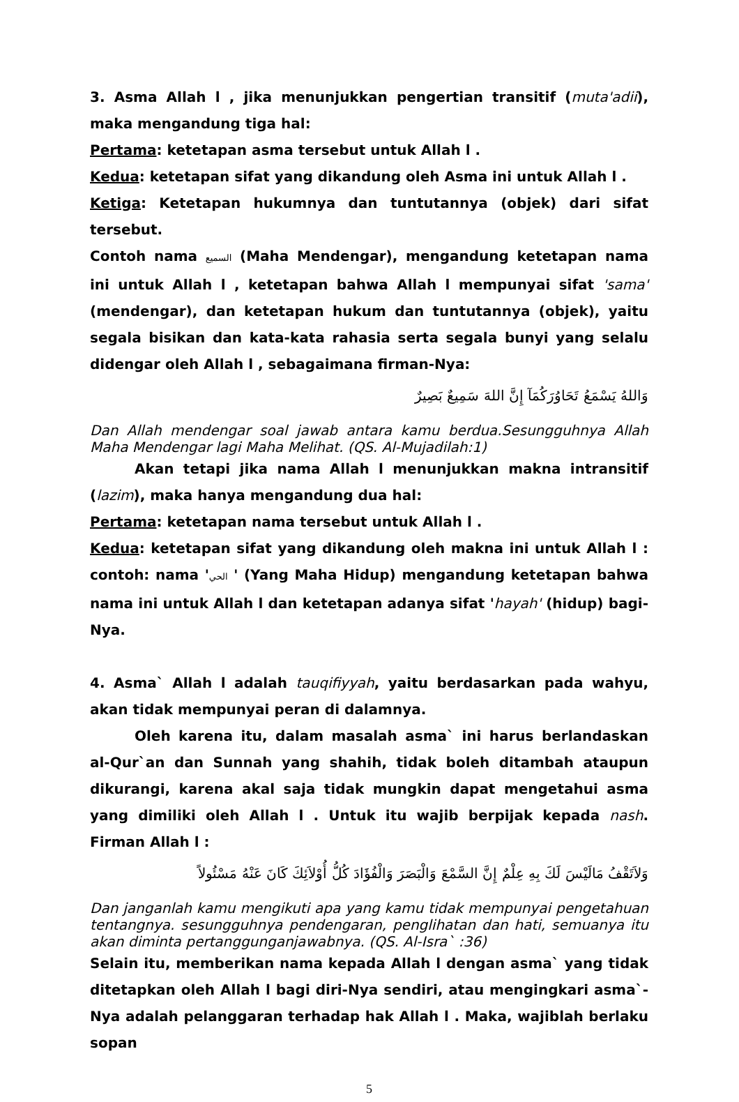3. Asma Allah l , jika menunjukkan pengertian transitif (muta'adii), maka mengandung tiga hal:
Pertama: ketetapan asma tersebut untuk Allah l .
Kedua: ketetapan sifat yang dikandung oleh Asma ini untuk Allah l .
Ketiga: Ketetapan hukumnya dan tuntutannya (objek) dari sifat tersebut.
Contoh nama السميع (Maha Mendengar), mengandung ketetapan nama ini untuk Allah l , ketetapan bahwa Allah l mempunyai sifat 'sama' (mendengar), dan ketetapan hukum dan tuntutannya (objek), yaitu segala bisikan dan kata-kata rahasia serta segala bunyi yang selalu didengar oleh Allah l , sebagaimana firman-Nya:
وَاللهُ يَسْمَعُ تَحَاوُرَكُمَآ إِنَّ اللهَ سَمِيعٌ بَصِيرٌ
Dan Allah mendengar soal jawab antara kamu berdua.Sesungguhnya Allah Maha Mendengar lagi Maha Melihat. (QS. Al-Mujadilah:1)
Akan tetapi jika nama Allah l menunjukkan makna intransitif (lazim), maka hanya mengandung dua hal:
Pertama: ketetapan nama tersebut untuk Allah l .
Kedua: ketetapan sifat yang dikandung oleh makna ini untuk Allah l : contoh: nama 'الحي ' (Yang Maha Hidup) mengandung ketetapan bahwa nama ini untuk Allah l dan ketetapan adanya sifat 'hayah' (hidup) bagi-Nya.
4. Asma` Allah l adalah tauqifiyyah, yaitu berdasarkan pada wahyu, akan tidak mempunyai peran di dalamnya.
Oleh karena itu, dalam masalah asma` ini harus berlandaskan al-Qur`an dan Sunnah yang shahih, tidak boleh ditambah ataupun dikurangi, karena akal saja tidak mungkin dapat mengetahui asma yang dimiliki oleh Allah l . Untuk itu wajib berpijak kepada nash. Firman Allah l :
وَلاَتَقْفُ مَالَيْسَ لَكَ بِهِ عِلْمٌ إِنَّ السَّمْعَ وَالْبَصَرَ وَالْفُؤَادَ كُلُّ أُوْلاَئِكَ كَانَ عَنْهُ مَسْئُولاً
Dan janganlah kamu mengikuti apa yang kamu tidak mempunyai pengetahuan tentangnya. sesungguhnya pendengaran, penglihatan dan hati, semuanya itu akan diminta pertanggunganjawabnya. (QS. Al-Isra` :36)
Selain itu, memberikan nama kepada Allah l dengan asma` yang tidak ditetapkan oleh Allah l bagi diri-Nya sendiri, atau mengingkari asma`-Nya adalah pelanggaran terhadap hak Allah l . Maka, wajiblah berlaku sopan
5